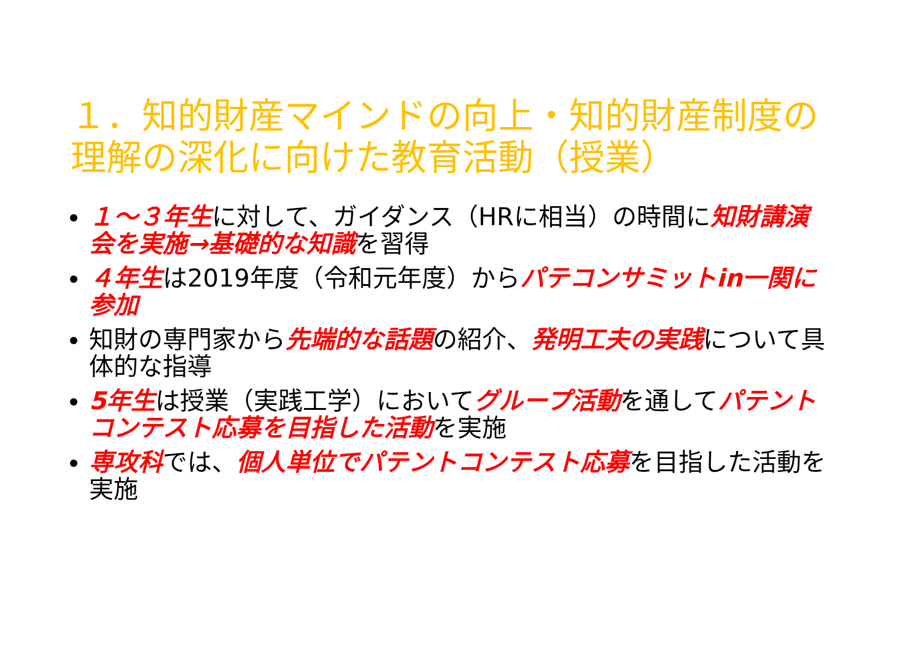１．知的財産マインドの向上・知的財産制度の理解の深化に向けた教育活動（授業）
１～３年生に対して、ガイダンス（HRに相当）の時間に知財講演会を実施→基礎的な知識を習得
４年生は2019年度（令和元年度）からパテコンサミットin一関に参加
知財の専門家から先端的な話題の紹介、発明工夫の実践について具体的な指導
5年生は授業（実践工学）においてグループ活動を通してパテントコンテスト応募を目指した活動を実施
専攻科では、個人単位でパテントコンテスト応募を目指した活動を実施